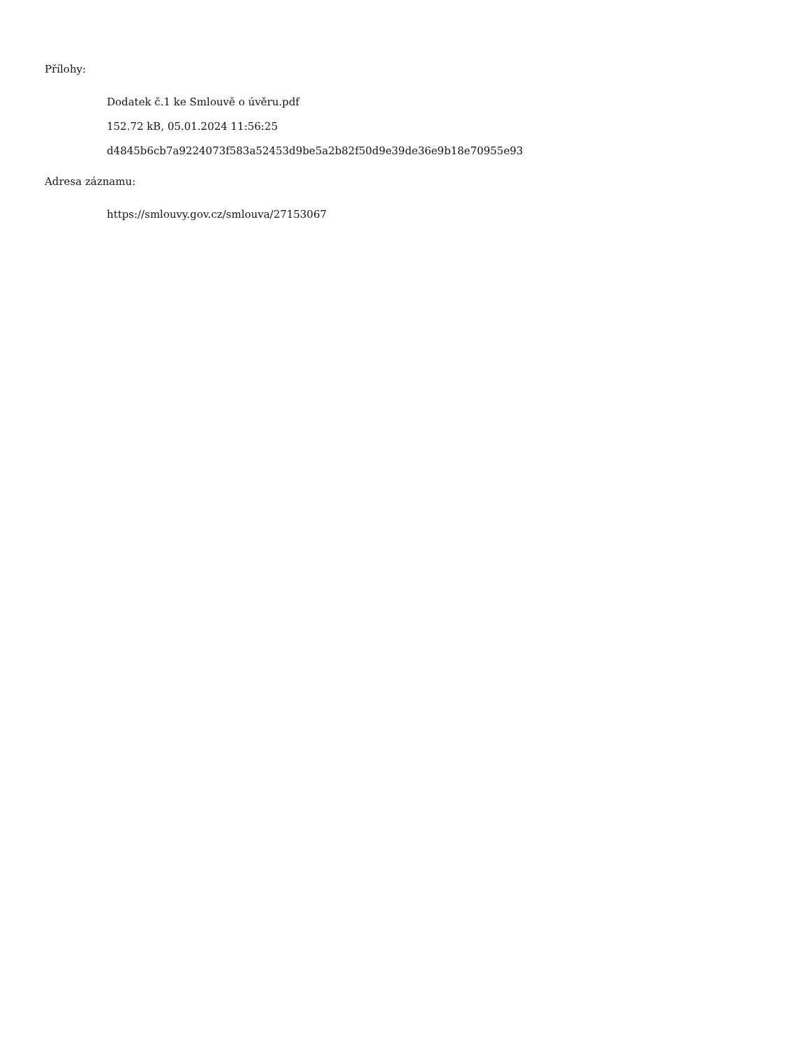Přílohy:
Dodatek č.1 ke Smlouvě o úvěru.pdf
152.72 kB, 05.01.2024 11:56:25
d4845b6cb7a9224073f583a52453d9be5a2b82f50d9e39de36e9b18e70955e93
Adresa záznamu:
https://smlouvy.gov.cz/smlouva/27153067